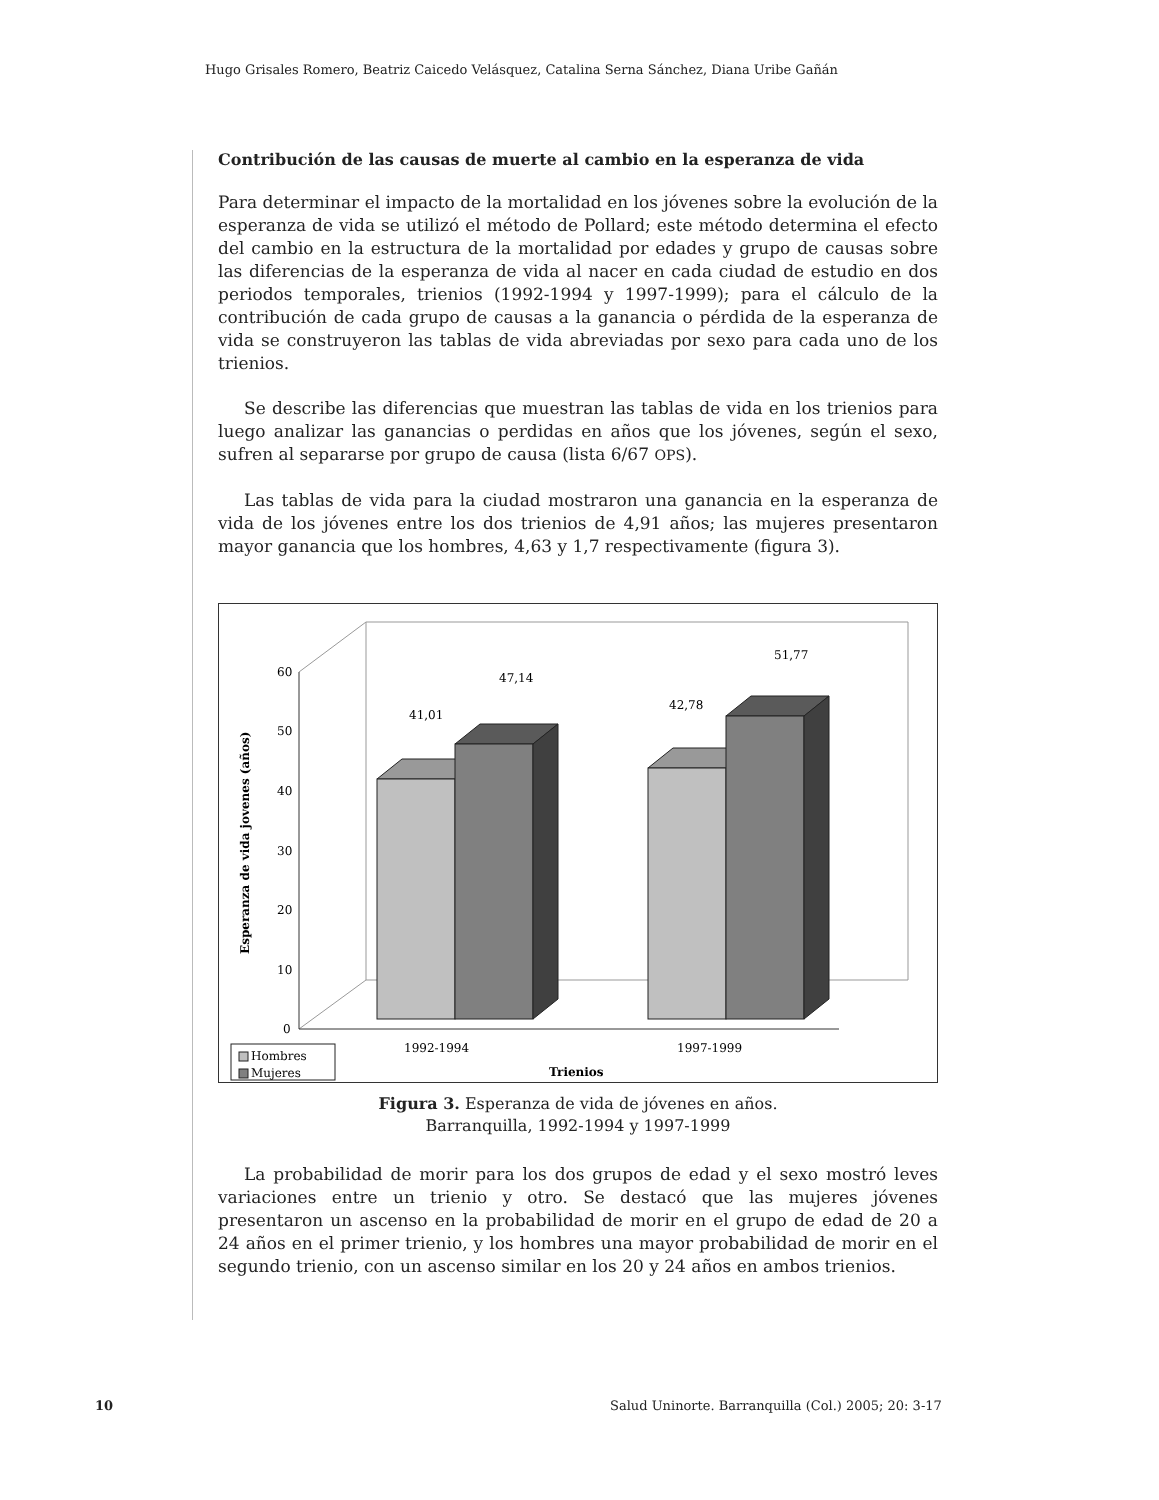Hugo Grisales Romero, Beatriz Caicedo Velásquez, Catalina Serna Sánchez, Diana Uribe Gañán
Contribución de las causas de muerte al cambio en la esperanza de vida
Para determinar el impacto de la mortalidad en los jóvenes sobre la evolución de la esperanza de vida se utilizó el método de Pollard; este método determina el efecto del cambio en la estructura de la mortalidad por edades y grupo de causas sobre las diferencias de la esperanza de vida al nacer en cada ciudad de estudio en dos periodos temporales, trienios (1992-1994 y 1997-1999); para el cálculo de la contribución de cada grupo de causas a la ganancia o pérdida de la esperanza de vida se construyeron las tablas de vida abreviadas por sexo para cada uno de los trienios.
Se describe las diferencias que muestran las tablas de vida en los trienios para luego analizar las ganancias o perdidas en años que los jóvenes, según el sexo, sufren al separarse por grupo de causa (lista 6/67 OPS).
Las tablas de vida para la ciudad mostraron una ganancia en la esperanza de vida de los jóvenes entre los dos trienios de 4,91 años; las mujeres presentaron mayor ganancia que los hombres, 4,63 y 1,7 respectivamente (figura 3).
60
50
40
30
20
10
0
41,01
47,14
42,78
51,77
1992-1994
1997-1999
Trienios
Esperanza de vida jovenes (años)
Hombres
Mujeres
Figura 3. Esperanza de vida de jóvenes en años.
Barranquilla, 1992-1994 y 1997-1999
La probabilidad de morir para los dos grupos de edad y el sexo mostró leves variaciones entre un trienio y otro. Se destacó que las mujeres jóvenes presentaron un ascenso en la probabilidad de morir en el grupo de edad de 20 a 24 años en el primer trienio, y los hombres una mayor probabilidad de morir en el segundo trienio, con un ascenso similar en los 20 y 24 años en ambos trienios.
10
Salud Uninorte. Barranquilla (Col.) 2005; 20: 3-17